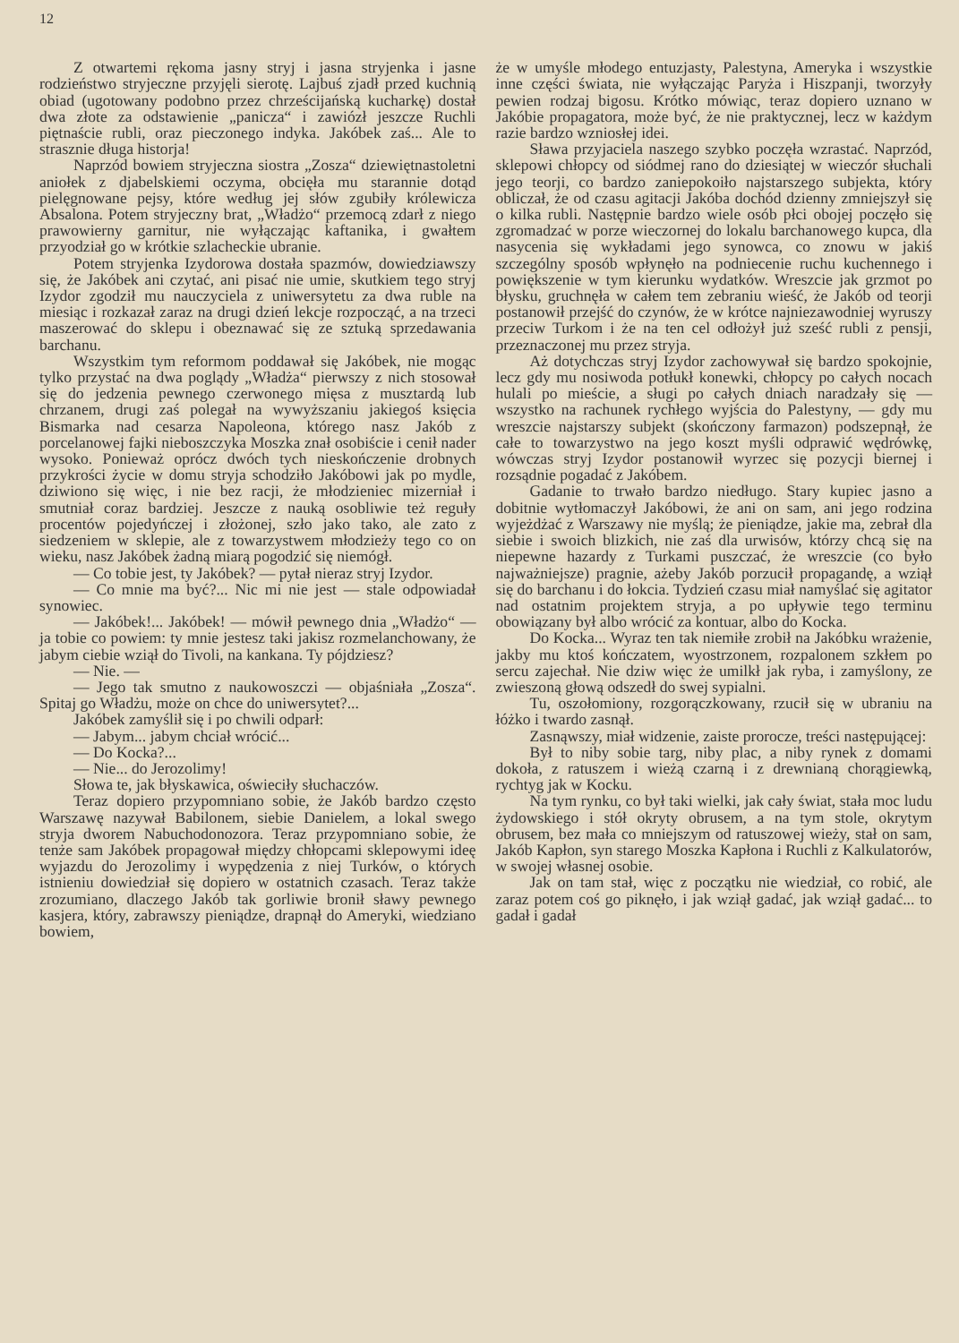12
Z otwartemi rękoma jasny stryj i jasna stryjenka i jasne rodzieństwo stryjeczne przyjęli sierotę. Lajbuś zjadł przed kuchnią obiad (ugotowany podobno przez chrześcijańską kucharkę) dostał dwa złote za odstawienie „panicza“ i zawiózł jeszcze Ruchli piętnaście rubli, oraz pieczonego indyka. Jakóbek zaś... Ale to strasznie długa historja!
Naprzód bowiem stryjeczna siostra „Zosza“ dziewiętnastoletni aniołek z djabelskiemi oczyma, obcięła mu starannie dotąd pielęgnowane pejsy, które według jej słów zgubiły królewicza Absalona. Potem stryjeczny brat, „Władżo“ przemocą zdarł z niego prawowierny garnitur, nie wyłączając kaftanika, i gwałtem przyodział go w krótkie szlacheckie ubranie.
Potem stryjenka Izydorowa dostała spazmów, dowiedziawszy się, że Jakóbek ani czytać, ani pisać nie umie, skutkiem tego stryj Izydor zgodził mu nauczyciela z uniwersytetu za dwa ruble na miesiąc i rozkazał zaraz na drugi dzień lekcje rozpocząć, a na trzeci maszerować do sklepu i obeznawać się ze sztuką sprzedawania barchanu.
Wszystkim tym reformom poddawał się Jakóbek, nie mogąc tylko przystać na dwa poglądy „Władża“ pierwszy z nich stosował się do jedzenia pewnego czerwonego mięsa z musztardą lub chrzanem, drugi zaś polegał na wywyższaniu jakiegoś księcia Bismarka nad cesarza Napoleona, którego nasz Jakób z porcelanowej fajki nieboszczyka Moszka znał osobiście i cenił nader wysoko. Ponieważ oprócz dwóch tych nieskończenie drobnych przykrości życie w domu stryja schodziło Jakóbowi jak po mydle, dziwiono się więc, i nie bez racji, że młodzieniec mizerniał i smutniał coraz bardziej. Jeszcze z nauką osobliwie też reguły procentów pojedyńczej i złożonej, szło jako tako, ale zato z siedzeniem w sklepie, ale z towarzystwem młodzieży tego co on wieku, nasz Jakóbek żadną miarą pogodzić się niemógł.
— Co tobie jest, ty Jakóbek? — pytał nieraz stryj Izydor.
— Co mnie ma być?... Nic mi nie jest — stale odpowiadał synowiec.
— Jakóbek!... Jakóbek! — mówił pewnego dnia „Władżo“ — ja tobie co powiem: ty mnie jestesz taki jakisz rozmelanchowany, że jabym ciebie wziął do Tivoli, na kankana. Ty pójdziesz?
— Nie. —
— Jego tak smutno z naukowoszczi — objaśniała „Zosza“. Spitaj go Władżu, może on chce do uniwersytet?...
Jakóbek zamyślił się i po chwili odparł:
— Jabym... jabym chciał wrócić...
— Do Kocka?...
— Nie... do Jerozolimy!
Słowa te, jak błyskawica, oświeciły słuchaczów.
Teraz dopiero przypomniano sobie, że Jakób bardzo często Warszawę nazywał Babilonem, siebie Danielem, a lokal swego stryja dworem Nabuchodonozora. Teraz przypomniano sobie, że tenże sam Jakóbek propagował między chłopcami sklepowymi ideę wyjazdu do Jerozolimy i wypędzenia z niej Turków, o których istnieniu dowiedział się dopiero w ostatnich czasach. Teraz także zrozumiano, dlaczego Jakób tak gorliwie bronił sławy pewnego kasjera, który, zabrawszy pieniądze, drapnął do Ameryki, wiedziano bowiem,
że w umyśle młodego entuzjasty, Palestyna, Ameryka i wszystkie inne części świata, nie wyłączając Paryża i Hiszpanji, tworzyły pewien rodzaj bigosu. Krótko mówiąc, teraz dopiero uznano w Jakóbie propagatora, może być, że nie praktycznej, lecz w każdym razie bardzo wzniosłej idei.
Sława przyjaciela naszego szybko poczęła wzrastać. Naprzód, sklepowi chłopcy od siódmej rano do dziesiątej w wieczór słuchali jego teorji, co bardzo zaniepokoiło najstarszego subjekta, który obliczał, że od czasu agitacji Jakóba dochód dzienny zmniejszył się o kilka rubli. Następnie bardzo wiele osób płci obojej poczęło się zgromadzać w porze wieczornej do lokalu barchanowego kupca, dla nasycenia się wykładami jego synowca, co znowu w jakiś szczególny sposób wpłynęło na podniecenie ruchu kuchennego i powiększenie w tym kierunku wydatków. Wreszcie jak grzmot po błysku, gruchnęła w całem tem zebraniu wieść, że Jakób od teorji postanowił przejść do czynów, że w krótce najniezawodniej wyruszy przeciw Turkom i że na ten cel odłożył już sześć rubli z pensji, przeznaczonej mu przez stryja.
Aż dotychczas stryj Izydor zachowywał się bardzo spokojnie, lecz gdy mu nosiwoda potłukł konewki, chłopcy po całych nocach hulali po mieście, a sługi po całych dniach naradzały się — wszystko na rachunek rychłego wyjścia do Palestyny, — gdy mu wreszcie najstarszy subjekt (skończony farmazon) podszepnął, że całe to towarzystwo na jego koszt myśli odprawić wędrówkę, wówczas stryj Izydor postanowił wyrzec się pozycji biernej i rozsądnie pogadać z Jakóbem.
Gadanie to trwało bardzo niedługo. Stary kupiec jasno a dobitnie wytłomaczył Jakóbowi, że ani on sam, ani jego rodzina wyjeżdżać z Warszawy nie myślą; że pieniądze, jakie ma, zebrał dla siebie i swoich blizkich, nie zaś dla urwisów, którzy chcą się na niepewne hazardy z Turkami puszczać, że wreszcie (co było najważniejsze) pragnie, ażeby Jakób porzucił propagandę, a wziął się do barchanu i do łokcia. Tydzień czasu miał namyślać się agitator nad ostatnim projektem stryja, a po upływie tego terminu obowiązany był albo wrócić za kontuar, albo do Kocka.
Do Kocka... Wyraz ten tak niemiłe zrobił na Jakóbku wrażenie, jakby mu ktoś kończatem, wyostrzonem, rozpalonem szkłem po sercu zajechał. Nie dziw więc że umilkł jak ryba, i zamyślony, ze zwieszoną głową odszedł do swej sypialni.
Tu, oszołomiony, rozgorączkowany, rzucił się w ubraniu na łóżko i twardo zasnął.
Zasnąwszy, miał widzenie, zaiste prorocze, treści następującej:
Był to niby sobie targ, niby plac, a niby rynek z domami dokoła, z ratuszem i wieżą czarną i z drewnianą chorągiewką, rychtyg jak w Kocku.
Na tym rynku, co był taki wielki, jak cały świat, stała moc ludu żydowskiego i stół okryty obrusem, a na tym stole, okrytym obrusem, bez mała co mniejszym od ratuszowej wieży, stał on sam, Jakób Kapłon, syn starego Moszka Kapłona i Ruchli z Kalkulatorów, w swojej własnej osobie.
Jak on tam stał, więc z początku nie wiedział, co robić, ale zaraz potem coś go piknęło, i jak wziął gadać, jak wziął gadać... to gadał i gadał